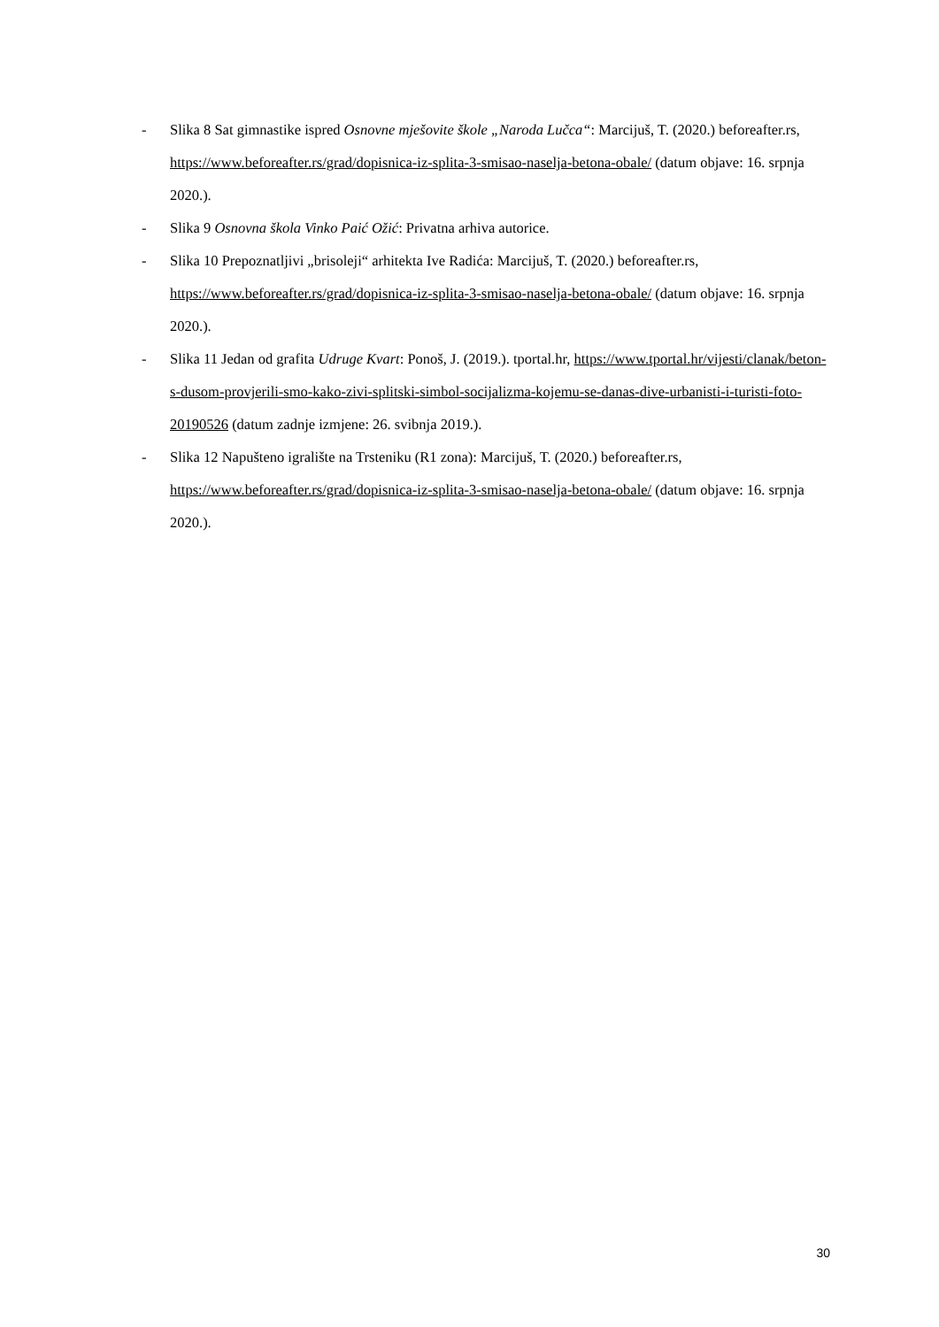- Slika 8 Sat gimnastike ispred Osnovne mješovite škole „Naroda Lučca“: Marcijuš, T. (2020.) beforeafter.rs, https://www.beforeafter.rs/grad/dopisnica-iz-splita-3-smisao-naselja-betona-obale/ (datum objave: 16. srpnja 2020.).
- Slika 9 Osnovna škola Vinko Paić Ožić: Privatna arhiva autorice.
- Slika 10 Prepoznatljivi „brisoleji“ arhitekta Ive Radića: Marcijuš, T. (2020.) beforeafter.rs, https://www.beforeafter.rs/grad/dopisnica-iz-splita-3-smisao-naselja-betona-obale/ (datum objave: 16. srpnja 2020.).
- Slika 11 Jedan od grafita Udruge Kvart: Ponoš, J. (2019.). tportal.hr, https://www.tportal.hr/vijesti/clanak/beton-s-dusom-provjerili-smo-kako-zivi-splitski-simbol-socijalizma-kojemu-se-danas-dive-urbanisti-i-turisti-foto-20190526 (datum zadnje izmjene: 26. svibnja 2019.).
- Slika 12 Napušteno igralište na Trsteniku (R1 zona): Marcijuš, T. (2020.) beforeafter.rs, https://www.beforeafter.rs/grad/dopisnica-iz-splita-3-smisao-naselja-betona-obale/ (datum objave: 16. srpnja 2020.).
30